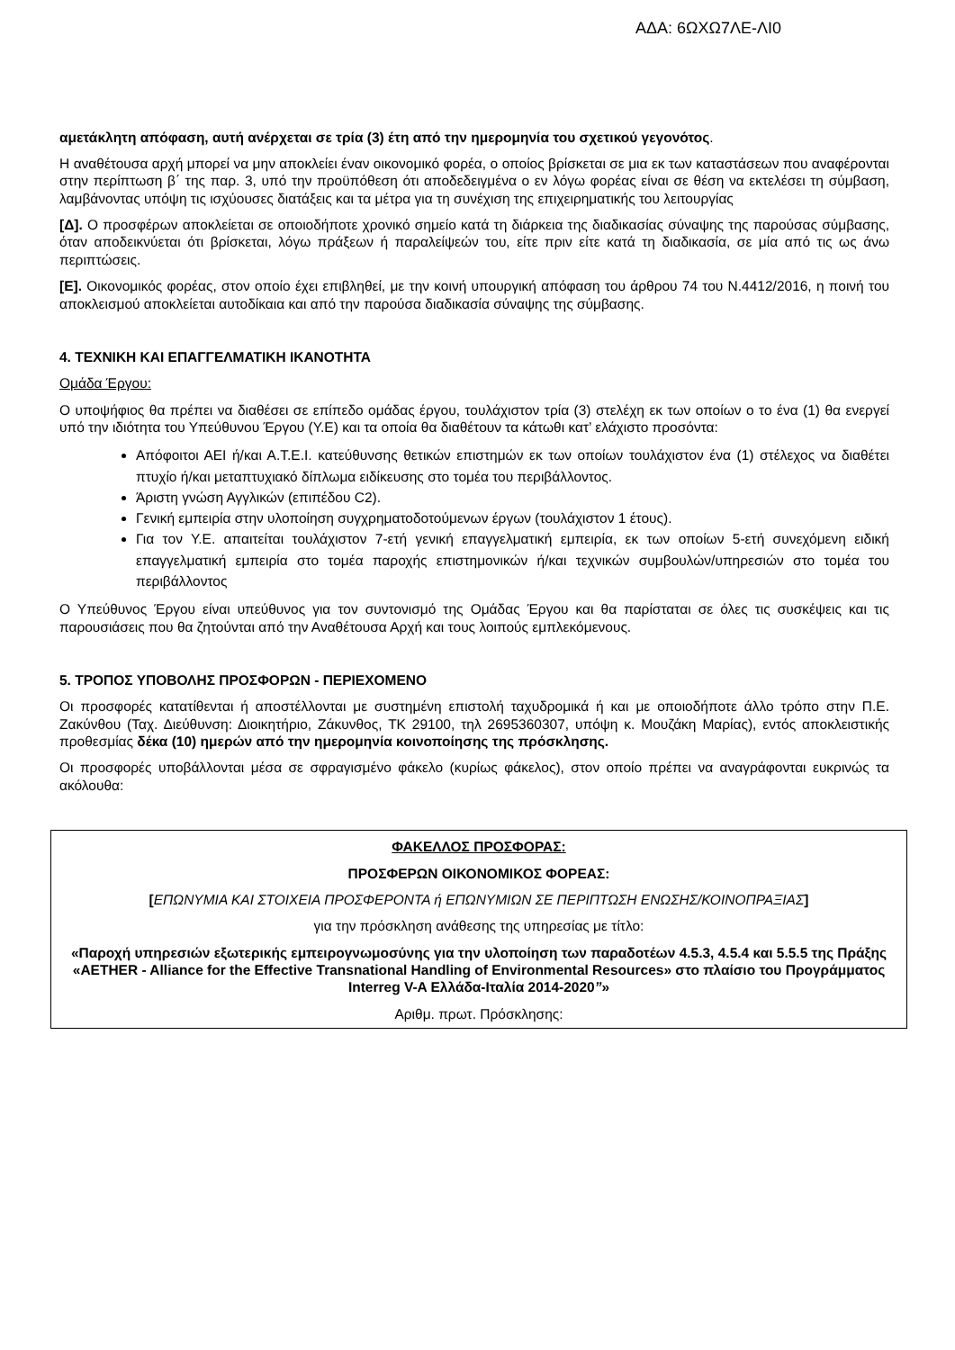ΑΔΑ: 6ΩΧΩ7ΛΕ-ΛΙ0
αμετάκλητη απόφαση, αυτή ανέρχεται σε τρία (3) έτη από την ημερομηνία του σχετικού γεγονότος.
Η αναθέτουσα αρχή μπορεί να μην αποκλείει έναν οικονομικό φορέα, ο οποίος βρίσκεται σε μια εκ των καταστάσεων που αναφέρονται στην περίπτωση β΄ της παρ. 3, υπό την προϋπόθεση ότι αποδεδειγμένα ο εν λόγω φορέας είναι σε θέση να εκτελέσει τη σύμβαση, λαμβάνοντας υπόψη τις ισχύουσες διατάξεις και τα μέτρα για τη συνέχιση της επιχειρηματικής του λειτουργίας
[Δ]. Ο προσφέρων αποκλείεται σε οποιοδήποτε χρονικό σημείο κατά τη διάρκεια της διαδικασίας σύναψης της παρούσας σύμβασης, όταν αποδεικνύεται ότι βρίσκεται, λόγω πράξεων ή παραλείψεών του, είτε πριν είτε κατά τη διαδικασία, σε μία από τις ως άνω περιπτώσεις.
[Ε]. Οικονομικός φορέας, στον οποίο έχει επιβληθεί, με την κοινή υπουργική απόφαση του άρθρου 74 του Ν.4412/2016, η ποινή του αποκλεισμού αποκλείεται αυτοδίκαια και από την παρούσα διαδικασία σύναψης της σύμβασης.
4. ΤΕΧΝΙΚΗ ΚΑΙ ΕΠΑΓΓΕΛΜΑΤΙΚΗ ΙΚΑΝΟΤΗΤΑ
Ομάδα Έργου:
Ο υποψήφιος θα πρέπει να διαθέσει σε επίπεδο ομάδας έργου, τουλάχιστον τρία (3) στελέχη εκ των οποίων ο το ένα (1) θα ενεργεί υπό την ιδιότητα του Υπεύθυνου Έργου (Υ.Ε) και τα οποία θα διαθέτουν τα κάτωθι κατ’ ελάχιστο προσόντα:
Απόφοιτοι ΑΕΙ ή/και Α.Τ.Ε.Ι. κατεύθυνσης θετικών επιστημών εκ των οποίων τουλάχιστον ένα (1) στέλεχος να διαθέτει πτυχίο ή/και μεταπτυχιακό δίπλωμα ειδίκευσης στο τομέα του περιβάλλοντος.
Άριστη γνώση Αγγλικών (επιπέδου C2).
Γενική εμπειρία στην υλοποίηση συγχρηματοδοτούμενων έργων (τουλάχιστον 1 έτους).
Για τον Υ.Ε. απαιτείται τουλάχιστον 7-ετή γενική επαγγελματική εμπειρία, εκ των οποίων 5-ετή συνεχόμενη ειδική επαγγελματική εμπειρία στο τομέα παροχής επιστημονικών ή/και τεχνικών συμβουλών/υπηρεσιών στο τομέα του περιβάλλοντος
Ο Υπεύθυνος Έργου είναι υπεύθυνος για τον συντονισμό της Ομάδας Έργου και θα παρίσταται σε όλες τις συσκέψεις και τις παρουσιάσεις που θα ζητούνται από την Αναθέτουσα Αρχή και τους λοιπούς εμπλεκόμενους.
5. ΤΡΟΠΟΣ ΥΠΟΒΟΛΗΣ ΠΡΟΣΦΟΡΩΝ - ΠΕΡΙΕΧΟΜΕΝΟ
Οι προσφορές κατατίθενται ή αποστέλλονται με συστημένη επιστολή ταχυδρομικά ή και με οποιοδήποτε άλλο τρόπο στην Π.Ε. Ζακύνθου (Ταχ. Διεύθυνση: Διοικητήριο, Ζάκυνθος, ΤΚ 29100, τηλ 2695360307, υπόψη κ. Μουζάκη Μαρίας), εντός αποκλειστικής προθεσμίας δέκα (10) ημερών από την ημερομηνία κοινοποίησης της πρόσκλησης.
Οι προσφορές υποβάλλονται μέσα σε σφραγισμένο φάκελο (κυρίως φάκελος), στον οποίο πρέπει να αναγράφονται ευκρινώς τα ακόλουθα:
ΦΑΚΕΛΛΟΣ ΠΡΟΣΦΟΡΑΣ:
ΠΡΟΣΦΕΡΩΝ ΟΙΚΟΝΟΜΙΚΟΣ ΦΟΡΕΑΣ:
[ΕΠΩΝΥΜΙΑ ΚΑΙ ΣΤΟΙΧΕΙΑ ΠΡΟΣΦΕΡΟΝΤΑ ή ΕΠΩΝΥΜΙΩΝ ΣΕ ΠΕΡΙΠΤΩΣΗ ΕΝΩΣΗΣ/ΚΟΙΝΟΠΡΑΞΙΑΣ]
για την πρόσκληση ανάθεσης της υπηρεσίας με τίτλο:
«Παροχή υπηρεσιών εξωτερικής εμπειρογνωμοσύνης για την υλοποίηση των παραδοτέων 4.5.3, 4.5.4 και 5.5.5 της Πράξης «AETHER - Alliance for the Effective Transnational Handling of Environmental Resources» στο πλαίσιο του Προγράμματος Interreg V-A Ελλάδα-Ιταλία 2014-2020”»
Αριθμ. πρωτ. Πρόσκλησης: